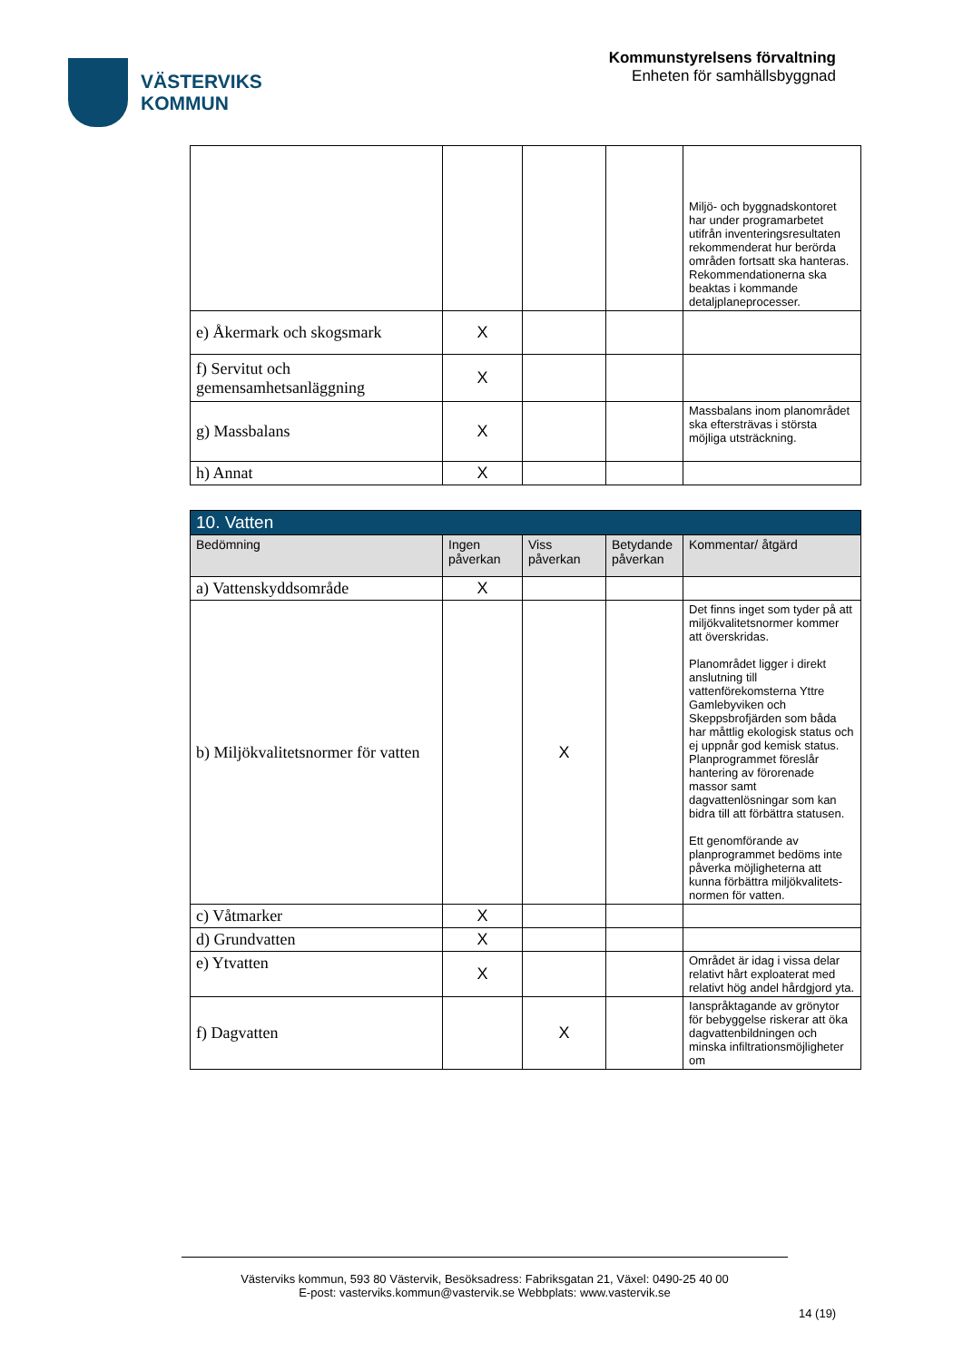VÄSTERVIKS
KOMMUN
Kommunstyrelsens förvaltning
Enheten för samhällsbyggnad
| | | | | Miljö- och byggnadskontoret har under programarbetet utifrån inventeringsresultaten rekommenderat hur berörda områden fortsatt ska hanteras. Rekommendationerna ska beaktas i kommande detaljplaneprocesser. |
| e) Åkermark och skogsmark | X | | | |
| f) Servitut och gemensamhetsanläggning | X | | | |
| g) Massbalans | X | | | Massbalans inom planområdet ska eftersträvas i största möjliga utsträckning. |
| h) Annat | X | | | |
| 10. Vatten | | | | |
| Bedömning | Ingen påverkan | Viss påverkan | Betydande påverkan | Kommentar/ åtgärd |
| a) Vattenskyddsområde | X | | | |
| b) Miljökvalitetsnormer för vatten | | X | | Det finns inget som tyder på att miljökvalitetsnormer kommer att överskridas. Planområdet ligger i direkt anslutning till vattenförekomsterna Yttre Gamlebyviken och Skeppsbrofjärden som båda har måttlig ekologisk status och ej uppnår god kemisk status. Planprogrammet föreslår hantering av förorenade massor samt dagvattenlösningar som kan bidra till att förbättra statusen. Ett genomförande av planprogrammet bedöms inte påverka möjligheterna att kunna förbättra miljökvalitets-normen för vatten. |
| c) Våtmarker | X | | | |
| d) Grundvatten | X | | | |
| e) Ytvatten | X | | | Området är idag i vissa delar relativt hårt exploaterat med relativt hög andel hårdgjord yta. |
| f) Dagvatten | | X | | Ianspråktagande av grönytor för bebyggelse riskerar att öka dagvattenbildningen och minska infiltrationsmöjligheter om |
Västerviks kommun, 593 80 Västervik, Besöksadress: Fabriksgatan 21, Växel: 0490-25 40 00
E-post: vasterviks.kommun@vastervik.se Webbplats: www.vastervik.se
14 (19)